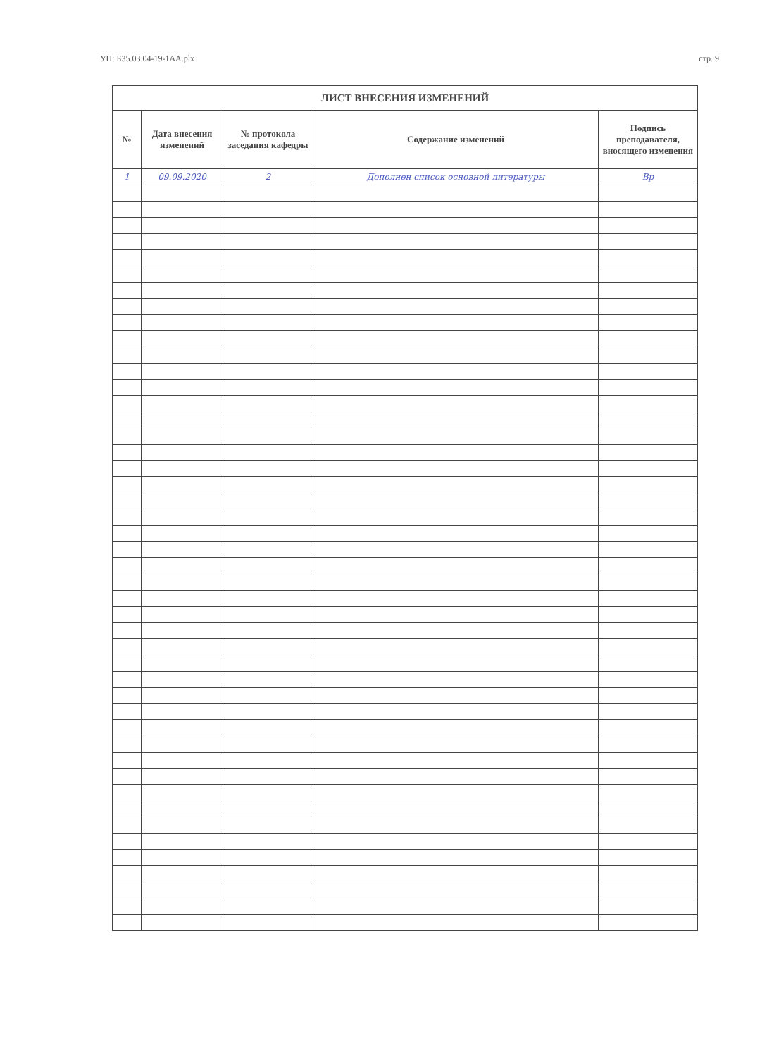УП: Б35.03.04-19-1АА.plx стр. 9
| ЛИСТ ВНЕСЕНИЯ ИЗМЕНЕНИЙ | | | | |
| --- | --- | --- | --- | --- |
| № | Дата внесения изменений | № протокола заседания кафедры | Содержание изменений | Подпись преподавателя, вносящего изменения |
| 1 | 09.09.2020 | 2 | Дополнен список основной литературы | Вр |